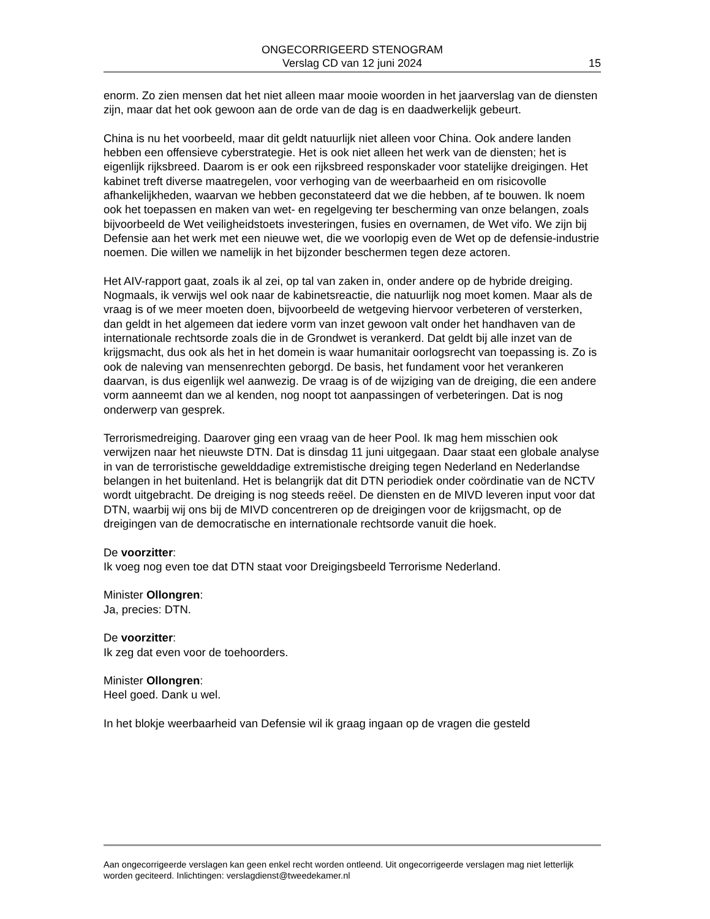ONGECORRIGEERD STENOGRAM
Verslag CD van 12 juni 2024
15
enorm. Zo zien mensen dat het niet alleen maar mooie woorden in het jaarverslag van de diensten zijn, maar dat het ook gewoon aan de orde van de dag is en daadwerkelijk gebeurt.
China is nu het voorbeeld, maar dit geldt natuurlijk niet alleen voor China. Ook andere landen hebben een offensieve cyberstrategie. Het is ook niet alleen het werk van de diensten; het is eigenlijk rijksbreed. Daarom is er ook een rijksbreed responskader voor statelijke dreigingen. Het kabinet treft diverse maatregelen, voor verhoging van de weerbaarheid en om risicovolle afhankelijkheden, waarvan we hebben geconstateerd dat we die hebben, af te bouwen. Ik noem ook het toepassen en maken van wet- en regelgeving ter bescherming van onze belangen, zoals bijvoorbeeld de Wet veiligheidstoets investeringen, fusies en overnamen, de Wet vifo. We zijn bij Defensie aan het werk met een nieuwe wet, die we voorlopig even de Wet op de defensie-industrie noemen. Die willen we namelijk in het bijzonder beschermen tegen deze actoren.
Het AIV-rapport gaat, zoals ik al zei, op tal van zaken in, onder andere op de hybride dreiging. Nogmaals, ik verwijs wel ook naar de kabinetsreactie, die natuurlijk nog moet komen. Maar als de vraag is of we meer moeten doen, bijvoorbeeld de wetgeving hiervoor verbeteren of versterken, dan geldt in het algemeen dat iedere vorm van inzet gewoon valt onder het handhaven van de internationale rechtsorde zoals die in de Grondwet is verankerd. Dat geldt bij alle inzet van de krijgsmacht, dus ook als het in het domein is waar humanitair oorlogsrecht van toepassing is. Zo is ook de naleving van mensenrechten geborgd. De basis, het fundament voor het verankeren daarvan, is dus eigenlijk wel aanwezig. De vraag is of de wijziging van de dreiging, die een andere vorm aanneemt dan we al kenden, nog noopt tot aanpassingen of verbeteringen. Dat is nog onderwerp van gesprek.
Terrorismedreiging. Daarover ging een vraag van de heer Pool. Ik mag hem misschien ook verwijzen naar het nieuwste DTN. Dat is dinsdag 11 juni uitgegaan. Daar staat een globale analyse in van de terroristische gewelddadige extremistische dreiging tegen Nederland en Nederlandse belangen in het buitenland. Het is belangrijk dat dit DTN periodiek onder coördinatie van de NCTV wordt uitgebracht. De dreiging is nog steeds reëel. De diensten en de MIVD leveren input voor dat DTN, waarbij wij ons bij de MIVD concentreren op de dreigingen voor de krijgsmacht, op de dreigingen van de democratische en internationale rechtsorde vanuit die hoek.
De voorzitter:
Ik voeg nog even toe dat DTN staat voor Dreigingsbeeld Terrorisme Nederland.
Minister Ollongren:
Ja, precies: DTN.
De voorzitter:
Ik zeg dat even voor de toehoorders.
Minister Ollongren:
Heel goed. Dank u wel.
In het blokje weerbaarheid van Defensie wil ik graag ingaan op de vragen die gesteld
Aan ongecorrigeerde verslagen kan geen enkel recht worden ontleend. Uit ongecorrigeerde verslagen mag niet letterlijk worden geciteerd. Inlichtingen: verslagdienst@tweedekamer.nl